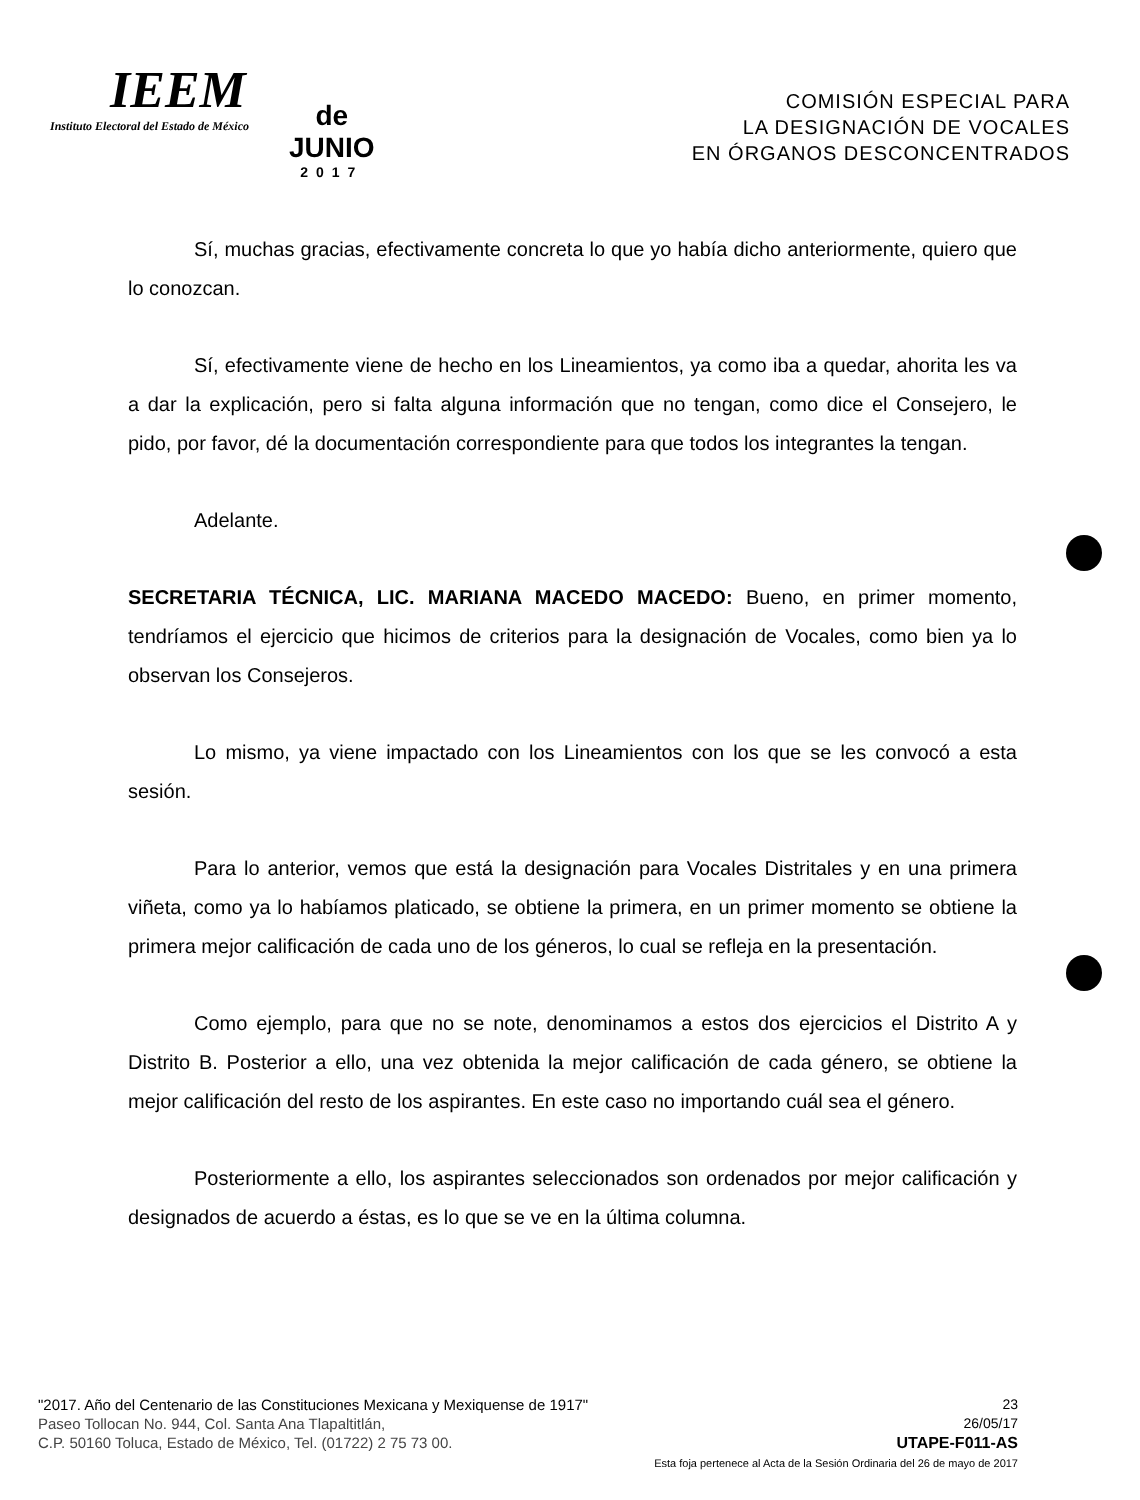IEEM
Instituto Electoral del Estado de México
de
JUNIO
2017
COMISIÓN ESPECIAL PARA
LA DESIGNACIÓN DE VOCALES
EN ÓRGANOS DESCONCENTRADOS
Sí, muchas gracias, efectivamente concreta lo que yo había dicho anteriormente, quiero que lo conozcan.
Sí, efectivamente viene de hecho en los Lineamientos, ya como iba a quedar, ahorita les va a dar la explicación, pero si falta alguna información que no tengan, como dice el Consejero, le pido, por favor, dé la documentación correspondiente para que todos los integrantes la tengan.
Adelante.
SECRETARIA TÉCNICA, LIC. MARIANA MACEDO MACEDO: Bueno, en primer momento, tendríamos el ejercicio que hicimos de criterios para la designación de Vocales, como bien ya lo observan los Consejeros.
Lo mismo, ya viene impactado con los Lineamientos con los que se les convocó a esta sesión.
Para lo anterior, vemos que está la designación para Vocales Distritales y en una primera viñeta, como ya lo habíamos platicado, se obtiene la primera, en un primer momento se obtiene la primera mejor calificación de cada uno de los géneros, lo cual se refleja en la presentación.
Como ejemplo, para que no se note, denominamos a estos dos ejercicios el Distrito A y Distrito B. Posterior a ello, una vez obtenida la mejor calificación de cada género, se obtiene la mejor calificación del resto de los aspirantes. En este caso no importando cuál sea el género.
Posteriormente a ello, los aspirantes seleccionados son ordenados por mejor calificación y designados de acuerdo a éstas, es lo que se ve en la última columna.
"2017. Año del Centenario de las Constituciones Mexicana y Mexiquense de 1917"
Paseo Tollocan No. 944, Col. Santa Ana Tlapaltitlán,
C.P. 50160 Toluca, Estado de México, Tel. (01722) 2 75 73 00.
23
26/05/17
UTAPE-F011-AS
Esta foja pertenece al Acta de la Sesión Ordinaria del 26 de mayo de 2017